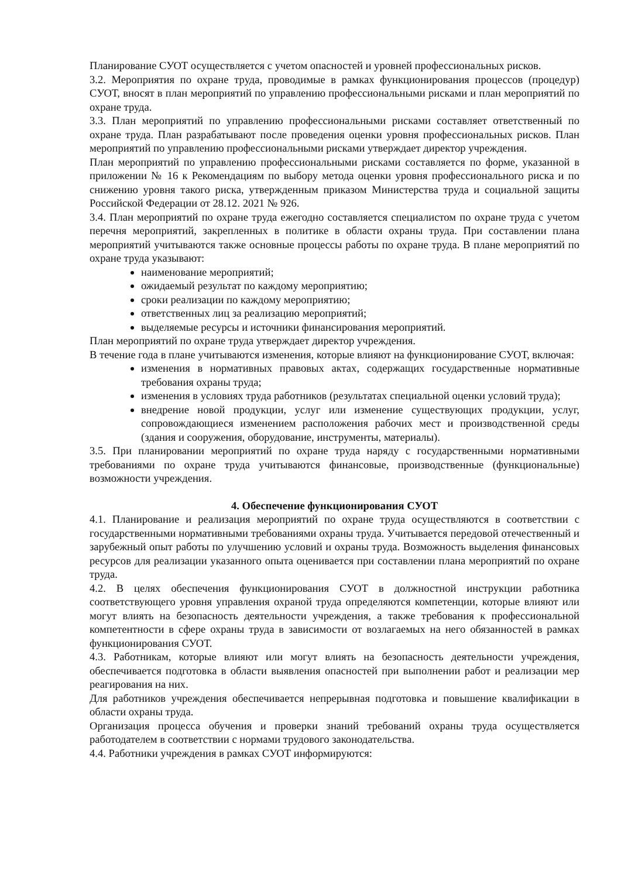Планирование СУОТ осуществляется с учетом опасностей и уровней профессиональных рисков.
3.2. Мероприятия по охране труда, проводимые в рамках функционирования процессов (процедур) СУОТ, вносят в план мероприятий по управлению профессиональными рисками и план мероприятий по охране труда.
3.3. План мероприятий по управлению профессиональными рисками составляет ответственный по охране труда. План разрабатывают после проведения оценки уровня профессиональных рисков. План мероприятий по управлению профессиональными рисками утверждает директор учреждения.
План мероприятий по управлению профессиональными рисками составляется по форме, указанной в приложении № 16 к Рекомендациям по выбору метода оценки уровня профессионального риска и по снижению уровня такого риска, утвержденным приказом Министерства труда и социальной защиты Российской Федерации от 28.12. 2021 № 926.
3.4. План мероприятий по охране труда ежегодно составляется специалистом по охране труда с учетом перечня мероприятий, закрепленных в политике в области охраны труда. При составлении плана мероприятий учитываются также основные процессы работы по охране труда. В плане мероприятий по охране труда указывают:
наименование мероприятий;
ожидаемый результат по каждому мероприятию;
сроки реализации по каждому мероприятию;
ответственных лиц за реализацию мероприятий;
выделяемые ресурсы и источники финансирования мероприятий.
План мероприятий по охране труда утверждает директор учреждения.
В течение года в плане учитываются изменения, которые влияют на функционирование СУОТ, включая:
изменения в нормативных правовых актах, содержащих государственные нормативные требования охраны труда;
изменения в условиях труда работников (результатах специальной оценки условий труда);
внедрение новой продукции, услуг или изменение существующих продукции, услуг, сопровождающиеся изменением расположения рабочих мест и производственной среды (здания и сооружения, оборудование, инструменты, материалы).
3.5. При планировании мероприятий по охране труда наряду с государственными нормативными требованиями по охране труда учитываются финансовые, производственные (функциональные) возможности учреждения.
4. Обеспечение функционирования СУОТ
4.1. Планирование и реализация мероприятий по охране труда осуществляются в соответствии с государственными нормативными требованиями охраны труда. Учитывается передовой отечественный и зарубежный опыт работы по улучшению условий и охраны труда. Возможность выделения финансовых ресурсов для реализации указанного опыта оценивается при составлении плана мероприятий по охране труда.
4.2. В целях обеспечения функционирования СУОТ в должностной инструкции работника соответствующего уровня управления охраной труда определяются компетенции, которые влияют или могут влиять на безопасность деятельности учреждения, а также требования к профессиональной компетентности в сфере охраны труда в зависимости от возлагаемых на него обязанностей в рамках функционирования СУОТ.
4.3. Работникам, которые влияют или могут влиять на безопасность деятельности учреждения, обеспечивается подготовка в области выявления опасностей при выполнении работ и реализации мер реагирования на них.
Для работников учреждения обеспечивается непрерывная подготовка и повышение квалификации в области охраны труда.
Организация процесса обучения и проверки знаний требований охраны труда осуществляется работодателем в соответствии с нормами трудового законодательства.
4.4. Работники учреждения в рамках СУОТ информируются: